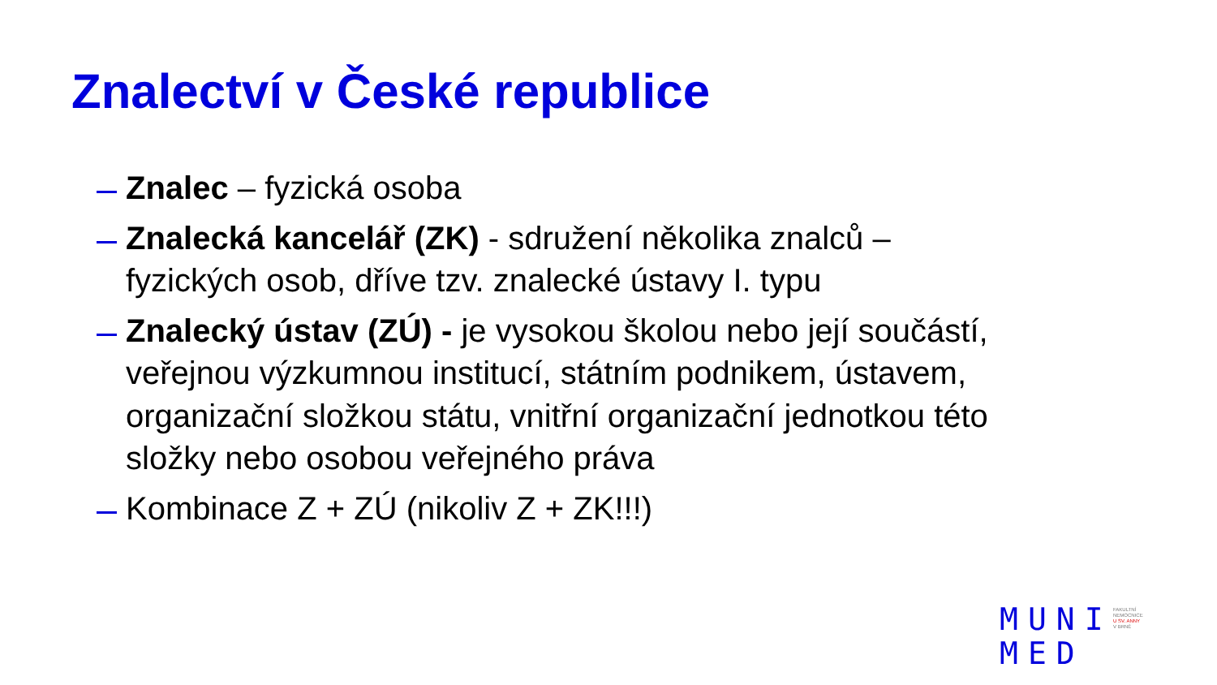Znalectví v České republice
Znalec – fyzická osoba
Znalecká kancelář (ZK) - sdružení několika znalců – fyzických osob, dříve tzv. znalecké ústavy I. typu
Znalecký ústav (ZÚ) - je vysokou školou nebo její součástí, veřejnou výzkumnou institucí, státním podnikem, ústavem, organizační složkou státu, vnitřní organizační jednotkou této složky nebo osobou veřejného práva
Kombinace Z + ZÚ (nikoliv Z + ZK!!!)
MUNI
MED
FAKULTNÍ
NEMOCNICE
U SV. ANNY
V BRNĚ